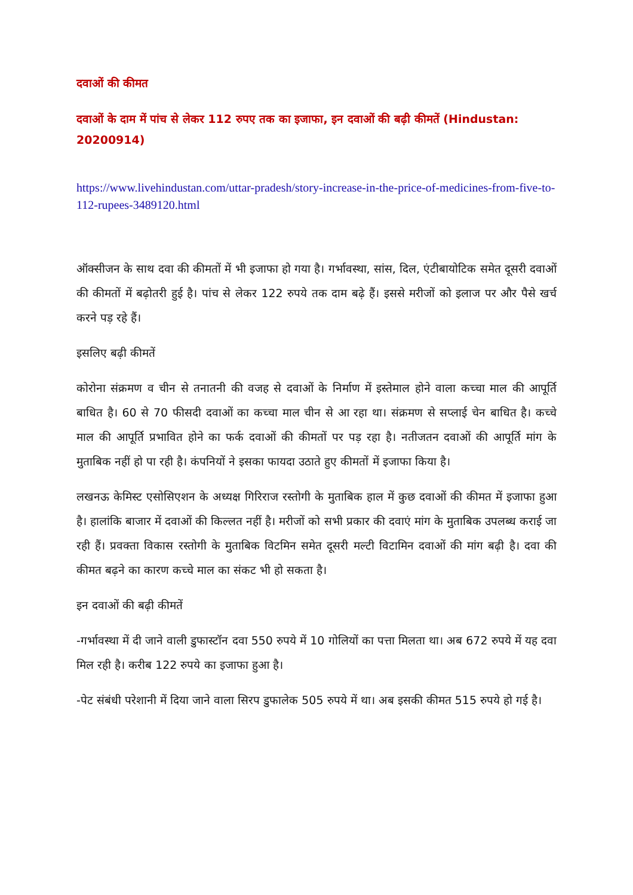दवाओं की कीमत
दवाओं के दाम में पांच से लेकर 112 रुपए तक का इजाफा, इन दवाओं की बढ़ी कीमतें (Hindustan: 20200914)
https://www.livehindustan.com/uttar-pradesh/story-increase-in-the-price-of-medicines-from-five-to-112-rupees-3489120.html
ऑक्सीजन के साथ दवा की कीमतों में भी इजाफा हो गया है। गर्भावस्था, सांस, दिल, एंटीबायोटिक समेत दूसरी दवाओं की कीमतों में बढ़ोतरी हुई है। पांच से लेकर 122 रुपये तक दाम बढ़े हैं। इससे मरीजों को इलाज पर और पैसे खर्च करने पड़ रहे हैं।
इसलिए बढ़ी कीमतें
कोरोना संक्रमण व चीन से तनातनी की वजह से दवाओं के निर्माण में इस्तेमाल होने वाला कच्चा माल की आपूर्ति बाधित है। 60 से 70 फीसदी दवाओं का कच्चा माल चीन से आ रहा था। संक्रमण से सप्लाई चेन बाधित है। कच्चे माल की आपूर्ति प्रभावित होने का फर्क दवाओं की कीमतों पर पड़ रहा है। नतीजतन दवाओं की आपूर्ति मांग के मुताबिक नहीं हो पा रही है। कंपनियों ने इसका फायदा उठाते हुए कीमतों में इजाफा किया है।
लखनऊ केमिस्ट एसोसिएशन के अध्यक्ष गिरिराज रस्तोगी के मुताबिक हाल में कुछ दवाओं की कीमत में इजाफा हुआ है। हालांकि बाजार में दवाओं की किल्लत नहीं है। मरीजों को सभी प्रकार की दवाएं मांग के मुताबिक उपलब्ध कराई जा रही हैं। प्रवक्ता विकास रस्तोगी के मुताबिक विटमिन समेत दूसरी मल्टी विटामिन दवाओं की मांग बढ़ी है। दवा की कीमत बढ़ने का कारण कच्चे माल का संकट भी हो सकता है।
इन दवाओं की बढ़ी कीमतें
-गर्भावस्था में दी जाने वाली डुफास्टॉन दवा 550 रुपये में 10 गोलियों का पत्ता मिलता था। अब 672 रुपये में यह दवा मिल रही है। करीब 122 रुपये का इजाफा हुआ है।
-पेट संबंधी परेशानी में दिया जाने वाला सिरप डुफालेक 505 रुपये में था। अब इसकी कीमत 515 रुपये हो गई है।